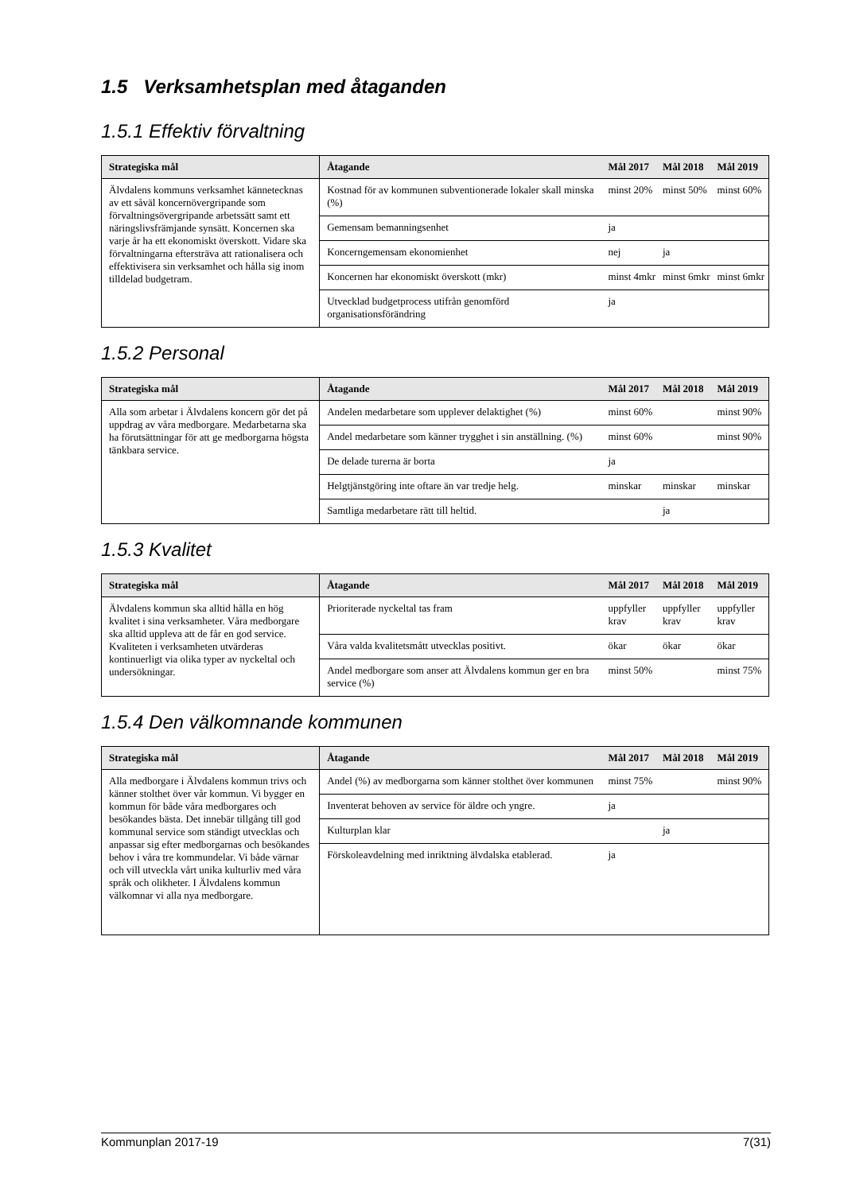1.5 Verksamhetsplan med åtaganden
1.5.1 Effektiv förvaltning
| Strategiska mål | Åtagande | Mål 2017 | Mål 2018 | Mål 2019 |
| --- | --- | --- | --- | --- |
| Älvdalens kommuns verksamhet kännetecknas av ett såväl koncernövergripande som förvaltningsövergripande arbetssätt samt ett näringslivsfrämjande synsätt. Koncernen ska varje år ha ett ekonomiskt överskott. Vidare ska förvaltningarna eftersträva att rationalisera och effektivisera sin verksamhet och hålla sig inom tilldelad budgetram. | Kostnad för av kommunen subventionerade lokaler skall minska (%) | minst 20% | minst 50% | minst 60% |
| | Gemensam bemanningsenhet | ja | | |
| | Koncerngemensam ekonomienhet | nej | ja | |
| | Koncernen har ekonomiskt överskott (mkr) | minst 4mkr | minst 6mkr | minst 6mkr |
| | Utvecklad budgetprocess utifrån genomförd organisationsförändring | ja | | |
1.5.2 Personal
| Strategiska mål | Åtagande | Mål 2017 | Mål 2018 | Mål 2019 |
| --- | --- | --- | --- | --- |
| Alla som arbetar i Älvdalens koncern gör det på uppdrag av våra medborgare. Medarbetarna ska ha förutsättningar för att ge medborgarna högsta tänkbara service. | Andelen medarbetare som upplever delaktighet (%) | minst 60% | | minst 90% |
| | Andel medarbetare som känner trygghet i sin anställning. (%) | minst 60% | | minst 90% |
| | De delade turerna är borta | ja | | |
| | Helgtjänstgöring inte oftare än var tredje helg. | minskar | minskar | minskar |
| | Samtliga medarbetare rätt till heltid. | | ja | |
1.5.3 Kvalitet
| Strategiska mål | Åtagande | Mål 2017 | Mål 2018 | Mål 2019 |
| --- | --- | --- | --- | --- |
| Älvdalens kommun ska alltid hålla en hög kvalitet i sina verksamheter. Våra medborgare ska alltid uppleva att de får en god service. Kvaliteten i verksamheten utvärderas kontinuerligt via olika typer av nyckeltal och undersökningar. | Prioriterade nyckeltal tas fram | uppfyller krav | uppfyller krav | uppfyller krav |
| | Våra valda kvalitetsmått utvecklas positivt. | ökar | ökar | ökar |
| | Andel medborgare som anser att Älvdalens kommun ger en bra service (%) | minst 50% | | minst 75% |
1.5.4 Den välkomnande kommunen
| Strategiska mål | Åtagande | Mål 2017 | Mål 2018 | Mål 2019 |
| --- | --- | --- | --- | --- |
| Alla medborgare i Älvdalens kommun trivs och känner stolthet över vår kommun. Vi bygger en kommun för både våra medborgares och besökandes bästa. Det innebär tillgång till god kommunal service som ständigt utvecklas och anpassar sig efter medborgarnas och besökandes behov i våra tre kommundelar. Vi både värnar och vill utveckla vårt unika kulturliv med våra språk och olikheter. I Älvdalens kommun välkomnar vi alla nya medborgare. | Andel (%) av medborgarna som känner stolthet över kommunen | minst 75% | | minst 90% |
| | Inventerat behoven av service för äldre och yngre. | ja | | |
| | Kulturplan klar | | ja | |
| | Förskoleavdelning med inriktning älvdalska etablerad. | ja | | |
Kommunplan 2017-19 7(31)